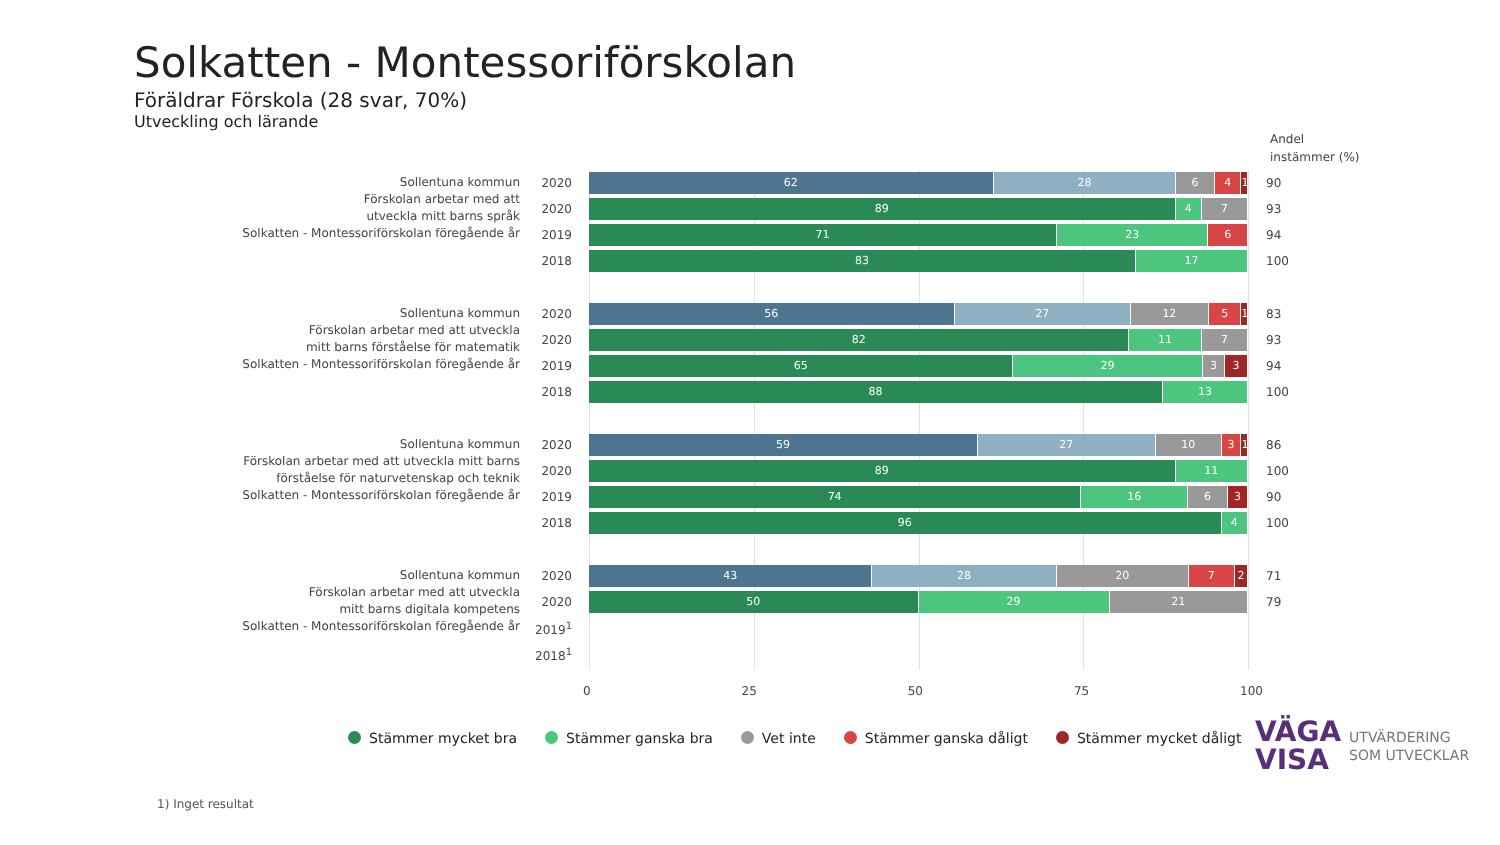Solkatten - Montessoriförskolan
Föräldrar Förskola (28 svar, 70%)
Utveckling och lärande
Andel
instämmer (%)
Sollentuna kommun
Förskolan arbetar med att
utveckla mitt barns språk
Solkatten - Montessoriförskolan föregående år
2020
62 28 6 4 1
90
2020
89 4 7
93
2019
71 23 6
94
2018
83 17
100
Sollentuna kommun
Förskolan arbetar med att utveckla
mitt barns förståelse för matematik
Solkatten - Montessoriförskolan föregående år
2020
56 27 12 5 1
83
2020
82 11 7
93
2019
65 29 3 3
94
2018
88 13
100
Sollentuna kommun
Förskolan arbetar med att utveckla mitt barns
förståelse för naturvetenskap och teknik
Solkatten - Montessoriförskolan föregående år
2020
59 27 10 3 1
86
2020
89 11
100
2019
74 16 6 3
90
2018
96 4
100
Sollentuna kommun
Förskolan arbetar med att utveckla
mitt barns digitala kompetens
Solkatten - Montessoriförskolan föregående år
2020
43 28 20 7 2
71
2020
50 29 21
79
2019<sup>1</sup>
2018<sup>1</sup>
0 25 50 75 100
Stämmer mycket bra Stämmer ganska bra Vet inte Stämmer ganska dåligt Stämmer mycket dåligt
VÄGA
VISA
UTVÄRDERING
SOM UTVECKLAR
1) Inget resultat